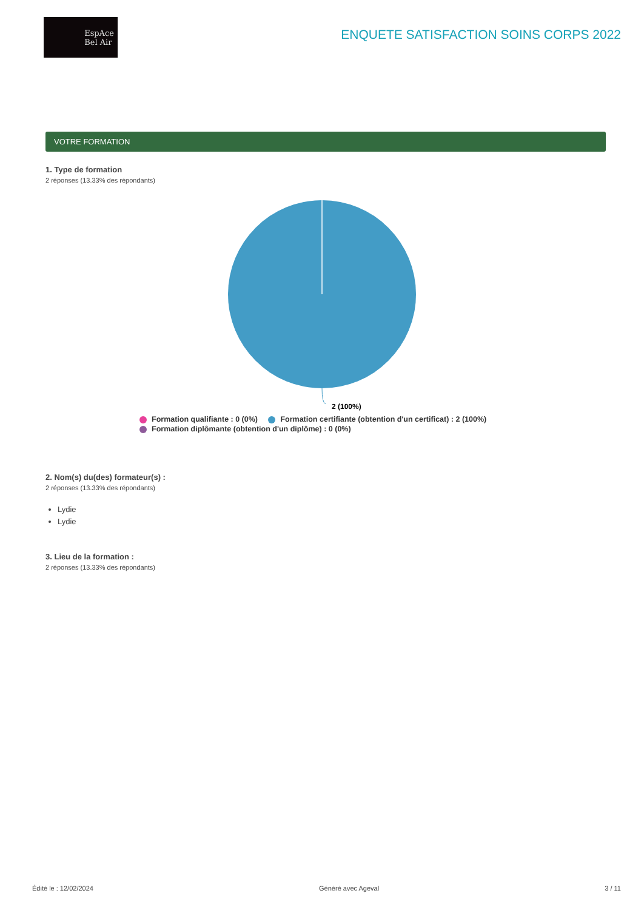EspAce
Bel Air
ENQUETE SATISFACTION SOINS CORPS 2022
VOTRE FORMATION
1. Type de formation
2 réponses (13.33% des répondants)
2 (100%)
Formation qualifiante : 0 (0%) Formation certifiante (obtention d'un certificat) : 2 (100%)
Formation diplômante (obtention d'un diplôme) : 0 (0%)
2. Nom(s) du(des) formateur(s) :
2 réponses (13.33% des répondants)
Lydie
Lydie
3. Lieu de la formation :
2 réponses (13.33% des répondants)
Édité le : 12/02/2024 Généré avec Ageval 3 / 11